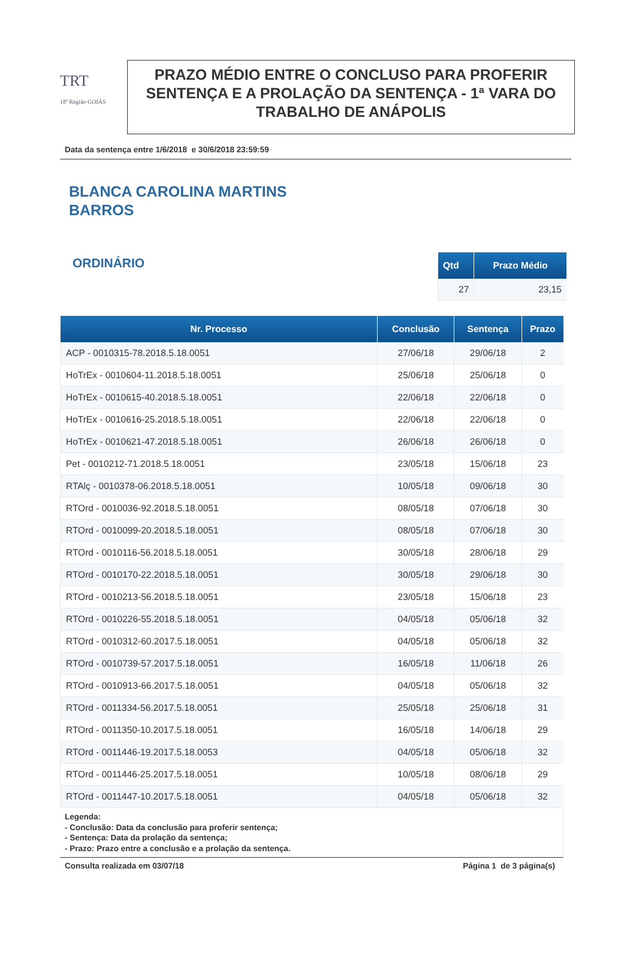TRT
18ª Região GOIÁS
PRAZO MÉDIO ENTRE O CONCLUSO PARA PROFERIR SENTENÇA E A PROLAÇÃO DA SENTENÇA - 1ª VARA DO TRABALHO DE ANÁPOLIS
Data da sentença entre 1/6/2018 e 30/6/2018 23:59:59
BLANCA CAROLINA MARTINS
BARROS
ORDINÁRIO
| Qtd | Prazo Médio |
| --- | --- |
| 27 | 23,15 |
| Nr. Processo | Conclusão | Sentença | Prazo |
| --- | --- | --- | --- |
| ACP - 0010315-78.2018.5.18.0051 | 27/06/18 | 29/06/18 | 2 |
| HoTrEx - 0010604-11.2018.5.18.0051 | 25/06/18 | 25/06/18 | 0 |
| HoTrEx - 0010615-40.2018.5.18.0051 | 22/06/18 | 22/06/18 | 0 |
| HoTrEx - 0010616-25.2018.5.18.0051 | 22/06/18 | 22/06/18 | 0 |
| HoTrEx - 0010621-47.2018.5.18.0051 | 26/06/18 | 26/06/18 | 0 |
| Pet - 0010212-71.2018.5.18.0051 | 23/05/18 | 15/06/18 | 23 |
| RTAlç - 0010378-06.2018.5.18.0051 | 10/05/18 | 09/06/18 | 30 |
| RTOrd - 0010036-92.2018.5.18.0051 | 08/05/18 | 07/06/18 | 30 |
| RTOrd - 0010099-20.2018.5.18.0051 | 08/05/18 | 07/06/18 | 30 |
| RTOrd - 0010116-56.2018.5.18.0051 | 30/05/18 | 28/06/18 | 29 |
| RTOrd - 0010170-22.2018.5.18.0051 | 30/05/18 | 29/06/18 | 30 |
| RTOrd - 0010213-56.2018.5.18.0051 | 23/05/18 | 15/06/18 | 23 |
| RTOrd - 0010226-55.2018.5.18.0051 | 04/05/18 | 05/06/18 | 32 |
| RTOrd - 0010312-60.2017.5.18.0051 | 04/05/18 | 05/06/18 | 32 |
| RTOrd - 0010739-57.2017.5.18.0051 | 16/05/18 | 11/06/18 | 26 |
| RTOrd - 0010913-66.2017.5.18.0051 | 04/05/18 | 05/06/18 | 32 |
| RTOrd - 0011334-56.2017.5.18.0051 | 25/05/18 | 25/06/18 | 31 |
| RTOrd - 0011350-10.2017.5.18.0051 | 16/05/18 | 14/06/18 | 29 |
| RTOrd - 0011446-19.2017.5.18.0053 | 04/05/18 | 05/06/18 | 32 |
| RTOrd - 0011446-25.2017.5.18.0051 | 10/05/18 | 08/06/18 | 29 |
| RTOrd - 0011447-10.2017.5.18.0051 | 04/05/18 | 05/06/18 | 32 |
Legenda:
- Conclusão: Data da conclusão para proferir sentença;
- Sentença: Data da prolação da sentença;
- Prazo: Prazo entre a conclusão e a prolação da sentença.
Consulta realizada em 03/07/18 Página 1 de 3 página(s)